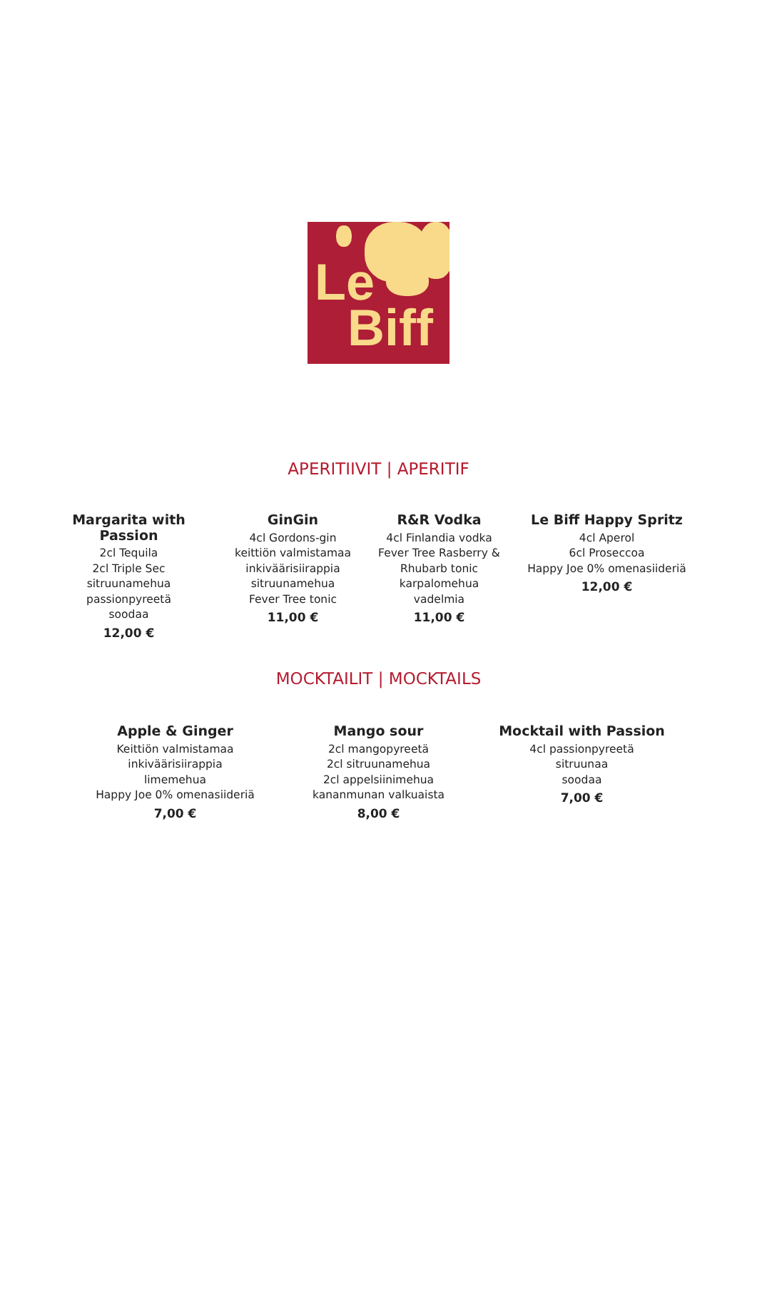Le
Biff
APERITIIVIT | APERITIF
Margarita with Passion
2cl Tequila
2cl Triple Sec
sitruunamehua
passionpyreetä
soodaa
12,00 €
GinGin
4cl Gordons-gin
keittiön valmistamaa
inkiväärisiirappia
sitruunamehua
Fever Tree tonic
11,00 €
R&R Vodka
4cl Finlandia vodka
Fever Tree Rasberry &
Rhubarb tonic
karpalomehua
vadelmia
11,00 €
Le Biff Happy Spritz
4cl Aperol
6cl Proseccoa
Happy Joe 0% omenasiideriä
12,00 €
MOCKTAILIT | MOCKTAILS
Apple & Ginger
Keittiön valmistamaa
inkiväärisiirappia
limemehua
Happy Joe 0% omenasiideriä
7,00 €
Mango sour
2cl mangopyreetä
2cl sitruunamehua
2cl appelsiinimehua
kananmunan valkuaista
8,00 €
Mocktail with Passion
4cl passionpyreetä
sitruunaa
soodaa
7,00 €